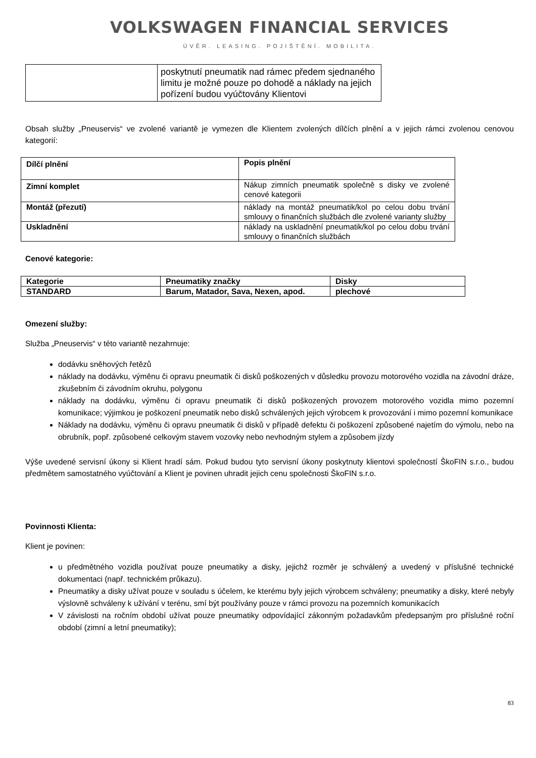VOLKSWAGEN FINANCIAL SERVICES
ÚVĚR. LEASING. POJIŠTĚNÍ. MOBILITA.
| | poskytnutí pneumatik nad rámec předem sjednaného limitu je možné pouze po dohodě a náklady na jejich pořízení budou vyúčtovány Klientovi |
Obsah služby „Pneuservis“ ve zvolené variantě je vymezen dle Klientem zvolených dílčích plnění a v jejich rámci zvolenou cenovou kategorií:
| Dílčí plnění | Popis plnění |
| Zimní komplet | Nákup zimních pneumatik společně s disky ve zvolené cenové kategorii |
| Montáž (přezutí) | náklady na montáž pneumatik/kol po celou dobu trvání smlouvy o finančních službách dle zvolené varianty služby |
| Uskladnění | náklady na uskladnění pneumatik/kol po celou dobu trvání smlouvy o finančních službách |
Cenové kategorie:
| Kategorie | Pneumatiky značky | Disky |
| STANDARD | Barum, Matador, Sava, Nexen, apod. | plechové |
Omezení služby:
Služba „Pneuservis“ v této variantě nezahrnuje:
dodávku sněhových řetězů
náklady na dodávku, výměnu či opravu pneumatik či disků poškozených v důsledku provozu motorového vozidla na závodní dráze, zkušebním či závodním okruhu, polygonu
náklady na dodávku, výměnu či opravu pneumatik či disků poškozených provozem motorového vozidla mimo pozemní komunikace; výjimkou je poškození pneumatik nebo disků schválených jejich výrobcem k provozování i mimo pozemní komunikace
Náklady na dodávku, výměnu či opravu pneumatik či disků v případě defektu či poškození způsobené najetím do výmolu, nebo na obrubník, popř. způsobené celkovým stavem vozovky nebo nevhodným stylem a způsobem jízdy
Výše uvedené servisní úkony si Klient hradí sám. Pokud budou tyto servisní úkony poskytnuty klientovi společností ŠkoFIN s.r.o., budou předmětem samostatného vyúčtování a Klient je povinen uhradit jejich cenu společnosti ŠkoFIN s.r.o.
Povinnosti Klienta:
Klient je povinen:
u předmětného vozidla používat pouze pneumatiky a disky, jejichž rozměr je schválený a uvedený v příslušné technické dokumentaci (např. technickém průkazu).
Pneumatiky a disky užívat pouze v souladu s účelem, ke kterému byly jejich výrobcem schváleny; pneumatiky a disky, které nebyly výslovně schváleny k užívání v terénu, smí být používány pouze v rámci provozu na pozemních komunikacích
V závislosti na ročním období užívat pouze pneumatiky odpovídající zákonným požadavkům předepsaným pro příslušné roční období (zimní a letní pneumatiky);
83